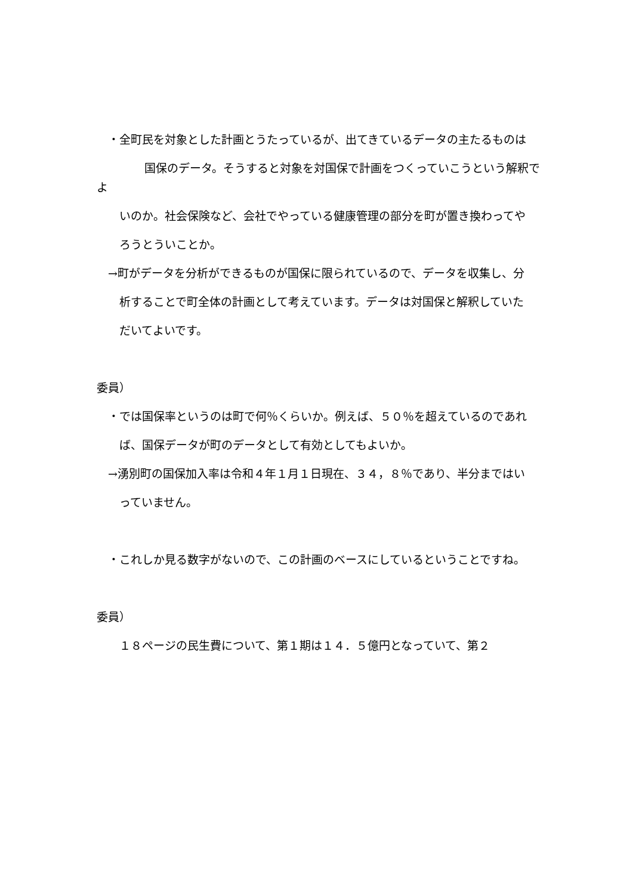・全町民を対象とした計画とうたっているが、出てきているデータの主たるものは
　　国保のデータ。そうすると対象を対国保で計画をつくっていこうという解釈でよ
　　いのか。社会保険など、会社でやっている健康管理の部分を町が置き換わってや
　　ろうとういことか。
　→町がデータを分析ができるものが国保に限られているので、データを収集し、分
　　析することで町全体の計画として考えています。データは対国保と解釈していた
　　だいてよいです。
委員）
　・では国保率というのは町で何％くらいか。例えば、５０％を超えているのであれ
　　ば、国保データが町のデータとして有効としてもよいか。
　→湧別町の国保加入率は令和４年１月１日現在、３４，８％であり、半分まではい
　　っていません。
　・これしか見る数字がないので、この計画のベースにしているということですね。
委員）
　　１８ページの民生費について、第１期は１４．５億円となっていて、第２